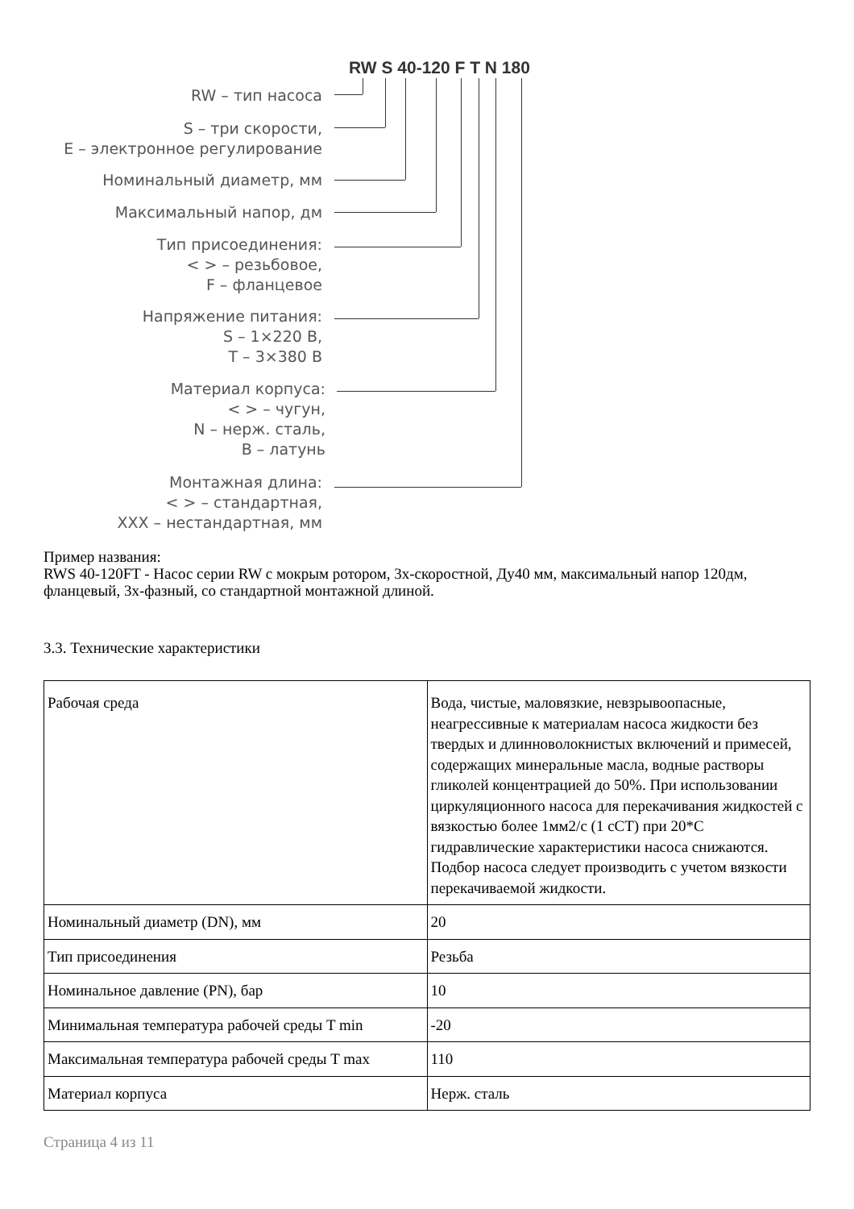RW S 40-120 F T N 180
RW – тип насоса
S – три скорости,
E – электронное регулирование
Номинальный диаметр, мм
Максимальный напор, дм
Тип присоединения:
< > – резьбовое,
F – фланцевое
Напряжение питания:
S – 1×220 В,
T – 3×380 В
Материал корпуса:
< > – чугун,
N – нерж. сталь,
B – латунь
Монтажная длина:
< > – стандартная,
XXX – нестандартная, мм
Пример названия:
RWS 40-120FT - Насос серии RW с мокрым ротором, 3х-скоростной, Ду40 мм, максимальный напор 120дм, фланцевый, 3х-фазный, со стандартной монтажной длиной.
3.3. Технические характеристики
| Рабочая среда | Вода, чистые, маловязкие, невзрывоопасные, неагрессивные к материалам насоса жидкости без твердых и длинноволокнистых включений и примесей, содержащих минеральные масла, водные растворы гликолей концентрацией до 50%. При использовании циркуляционного насоса для перекачивания жидкостей с вязкостью более 1мм2/с (1 сСТ) при 20*С гидравлические характеристики насоса снижаются. Подбор насоса следует производить с учетом вязкости перекачиваемой жидкости. |
| Номинальный диаметр (DN), мм | 20 |
| Тип присоединения | Резьба |
| Номинальное давление (PN), бар | 10 |
| Минимальная температура рабочей среды T min | -20 |
| Максимальная температура рабочей среды T max | 110 |
| Материал корпуса | Нерж. сталь |
Страница 4 из 11